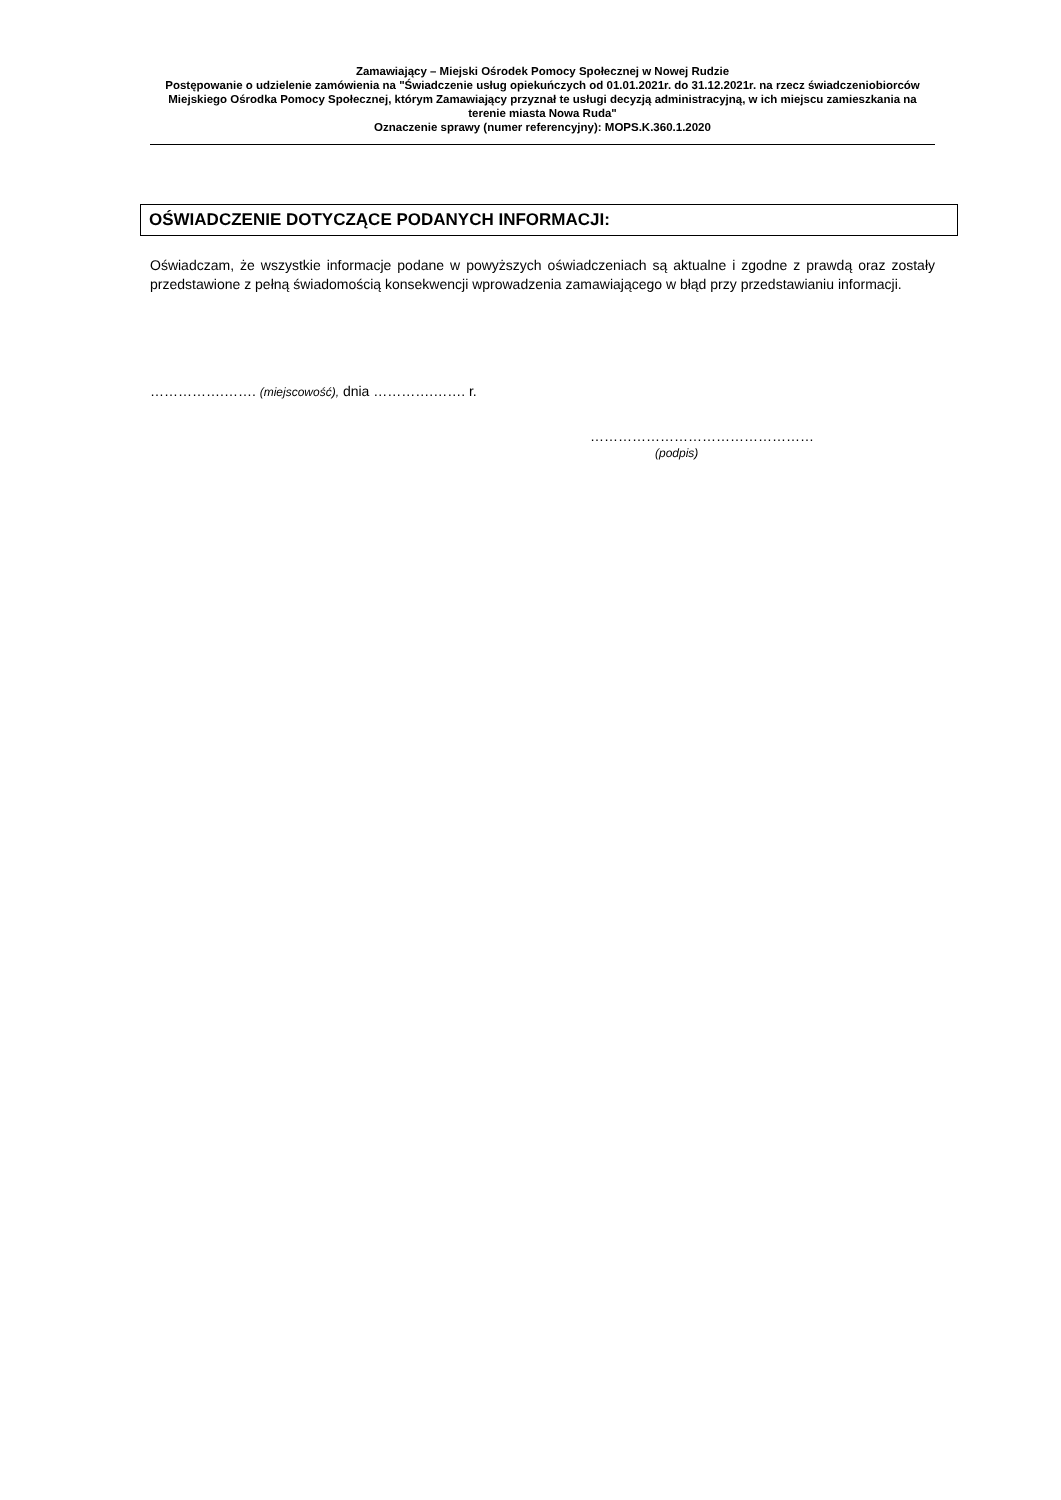Zamawiający – Miejski Ośrodek Pomocy Społecznej w Nowej Rudzie
Postępowanie o udzielenie zamówienia na "Świadczenie usług opiekuńczych od 01.01.2021r. do 31.12.2021r. na rzecz świadczeniobiorców Miejskiego Ośrodka Pomocy Społecznej, którym Zamawiający przyznał te usługi decyzją administracyjną, w ich miejscu zamieszkania na terenie miasta Nowa Ruda"
Oznaczenie sprawy (numer referencyjny): MOPS.K.360.1.2020
OŚWIADCZENIE DOTYCZĄCE PODANYCH INFORMACJI:
Oświadczam, że wszystkie informacje podane w powyższych oświadczeniach są aktualne i zgodne z prawdą oraz zostały przedstawione z pełną świadomością konsekwencji wprowadzenia zamawiającego w błąd przy przedstawianiu informacji.
…………….……. (miejscowość), dnia ………….……. r.
…………………………………………
(podpis)